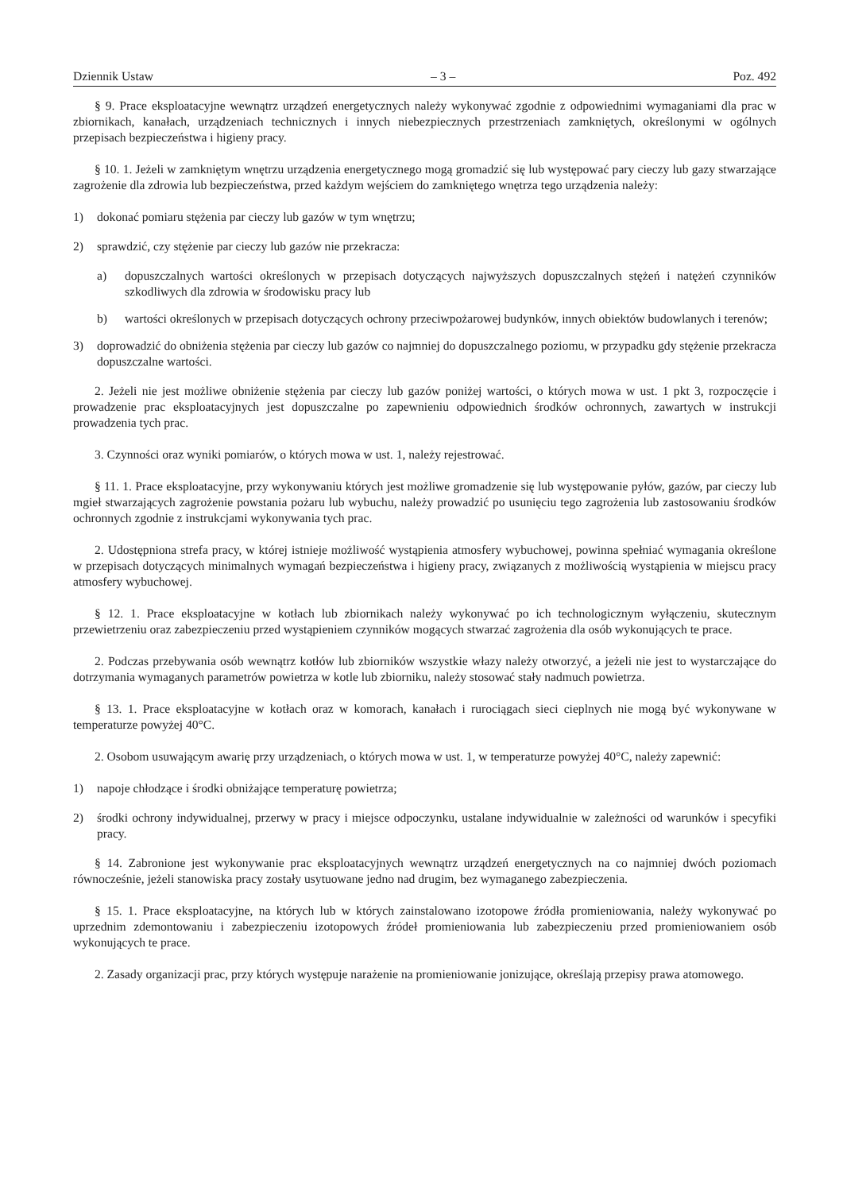Dziennik Ustaw – 3 – Poz. 492
§ 9. Prace eksploatacyjne wewnątrz urządzeń energetycznych należy wykonywać zgodnie z odpowiednimi wymaganiami dla prac w zbiornikach, kanałach, urządzeniach technicznych i innych niebezpiecznych przestrzeniach zamkniętych, określonymi w ogólnych przepisach bezpieczeństwa i higieny pracy.
§ 10. 1. Jeżeli w zamkniętym wnętrzu urządzenia energetycznego mogą gromadzić się lub występować pary cieczy lub gazy stwarzające zagrożenie dla zdrowia lub bezpieczeństwa, przed każdym wejściem do zamkniętego wnętrza tego urządzenia należy:
1) dokonać pomiaru stężenia par cieczy lub gazów w tym wnętrzu;
2) sprawdzić, czy stężenie par cieczy lub gazów nie przekracza:
a) dopuszczalnych wartości określonych w przepisach dotyczących najwyższych dopuszczalnych stężeń i natężeń czynników szkodliwych dla zdrowia w środowisku pracy lub
b) wartości określonych w przepisach dotyczących ochrony przeciwpożarowej budynków, innych obiektów budowlanych i terenów;
3) doprowadzić do obniżenia stężenia par cieczy lub gazów co najmniej do dopuszczalnego poziomu, w przypadku gdy stężenie przekracza dopuszczalne wartości.
2. Jeżeli nie jest możliwe obniżenie stężenia par cieczy lub gazów poniżej wartości, o których mowa w ust. 1 pkt 3, rozpoczęcie i prowadzenie prac eksploatacyjnych jest dopuszczalne po zapewnieniu odpowiednich środków ochronnych, zawartych w instrukcji prowadzenia tych prac.
3. Czynności oraz wyniki pomiarów, o których mowa w ust. 1, należy rejestrować.
§ 11. 1. Prace eksploatacyjne, przy wykonywaniu których jest możliwe gromadzenie się lub występowanie pyłów, gazów, par cieczy lub mgieł stwarzających zagrożenie powstania pożaru lub wybuchu, należy prowadzić po usunięciu tego zagrożenia lub zastosowaniu środków ochronnych zgodnie z instrukcjami wykonywania tych prac.
2. Udostępniona strefa pracy, w której istnieje możliwość wystąpienia atmosfery wybuchowej, powinna spełniać wymagania określone w przepisach dotyczących minimalnych wymagań bezpieczeństwa i higieny pracy, związanych z możliwością wystąpienia w miejscu pracy atmosfery wybuchowej.
§ 12. 1. Prace eksploatacyjne w kotłach lub zbiornikach należy wykonywać po ich technologicznym wyłączeniu, skutecznym przewietrzeniu oraz zabezpieczeniu przed wystąpieniem czynników mogących stwarzać zagrożenia dla osób wykonujących te prace.
2. Podczas przebywania osób wewnątrz kotłów lub zbiorników wszystkie włazy należy otworzyć, a jeżeli nie jest to wystarczające do dotrzymania wymaganych parametrów powietrza w kotle lub zbiorniku, należy stosować stały nadmuch powietrza.
§ 13. 1. Prace eksploatacyjne w kotłach oraz w komorach, kanałach i rurociągach sieci cieplnych nie mogą być wykonywane w temperaturze powyżej 40°C.
2. Osobom usuwającym awarię przy urządzeniach, o których mowa w ust. 1, w temperaturze powyżej 40°C, należy zapewnić:
1) napoje chłodzące i środki obniżające temperaturę powietrza;
2) środki ochrony indywidualnej, przerwy w pracy i miejsce odpoczynku, ustalane indywidualnie w zależności od warunków i specyfiki pracy.
§ 14. Zabronione jest wykonywanie prac eksploatacyjnych wewnątrz urządzeń energetycznych na co najmniej dwóch poziomach równocześnie, jeżeli stanowiska pracy zostały usytuowane jedno nad drugim, bez wymaganego zabezpieczenia.
§ 15. 1. Prace eksploatacyjne, na których lub w których zainstalowano izotopowe źródła promieniowania, należy wykonywać po uprzednim zdemontowaniu i zabezpieczeniu izotopowych źródeł promieniowania lub zabezpieczeniu przed promieniowaniem osób wykonujących te prace.
2. Zasady organizacji prac, przy których występuje narażenie na promieniowanie jonizujące, określają przepisy prawa atomowego.